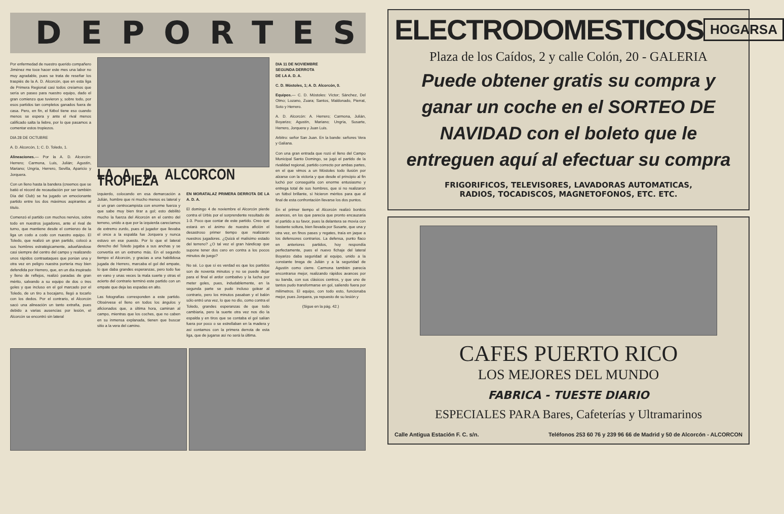DEPORTES
Por enfermedad de nuestro querido compañero Jiménez me toce hacer este mes una labor no muy agradable, pues se trata de reseñar los traspiés de la A. D. Alcorcón, que en esta liga de Primera Regional casi todos creíamos que sería un paseo para nuestro equipo, dado el gran comienzo que tuvieron y, sobre todo, por esos partidos tan completos ganados fuera de casa. Pero, en fin, el fútbol tiene eso cuando menos se espera y ante el rival menos calificado salta la liebre, por lo que pasamos a comentar estos tropiezos.
DIA 28 DE OCTUBRE
A. D. Alcorcón, 1; C. D. Toledo, 1.
Alineaciones.— Por la A. D. Alcorcón: Herrero; Carmona, Luis, Julián; Agustín, Mariano; Ungría, Herrero, Sevilla, Aparicio y Jorquera.
Con un lleno hasta la bandera (creemos que se batió el récord de recaudación por ser también Día del Club) se ha jugado un emocionante partido entre los dos máximos aspirantes al título.
Comenzó el partido con muchos nervios, sobre todo en nuestros jugadores, ante el rival de turno, que mantiene desde el comienzo de la liga un codo a codo con nuestro equipo. El Toledo, que realizó un gran partido, colocó a sus hombres estratégicamente, adueñándose casi siempre del centro del campo y realizando unos rápidos contraataques que ponían una y otra vez en peligro nuestra portería muy bien defendida por Herrero, que, en un día inspirado y lleno de reflejos, realizó paradas de gran mérito, salvando a su equipo de dos o tres goles y que incluso en el gol marcado por el Toledo, de un tiro a bocajarro, llegó a tocarlo con los dedos. Por el contrario, el Alcorcón sacó una alineación un tanto extraña, pues debido a varias ausencias por lesión, el Alcorcón se encontró sin lateral
LA A. D. ALCORCON TROPIEZA
izquierdo, colocando en esa demarcación a Julián, hombre que ni mucho menos es lateral y si un gran centrocampista con enorme fuerza y que sabe muy bien tirar a gol; esto debilitó mucho la fuerza del Alcorcón en el centro del terreno, unido a que por la izquierda carecíamos de extremo zurdo, pues el jugador que llevaba el once a la espalda fue Jorquera y nunca estuvo en ese puesto. Por lo que el lateral derecho del Toledo jugaba a sus anchas y se convertía en un extremo más. En el segundo tiempo el Alcorcón, y gracias a una habilidosa jugada de Herrero, marcaba el gol del empate, lo que daba grandes esperanzas, pero todo fue en vano y unas veces la mala suerte y otras el acierto del contrario terminó este partido con un empate que deja las espadas en alto.
Las fotografías corresponden a este partido. Obsérvese el lleno en todos los ángulos y aficionados que, a última hora, caminan al campo, mientras que los coches, que no caben en su inmensa explanada, tienen que buscar sitio a la vera del camino.
EN MORATALAZ PRIMERA DERROTA DE LA A. D. A.
El domingo 4 de noviembre el Alcorcón pierde contra el Urbis por el sorprendente resultado de 1-3. Poco que contar de este partido. Creo que estará en el ánimo de nuestra afición el desastroso primer tiempo que realizaron nuestros jugadores. ¿Quizá el malísimo estado del terreno? ¿O tal vez el gran hándicap que supone tener dos cero en contra a los pocos minutos de juego?
No sé. Lo que sí es verdad es que los partidos son de noventa minutos y no se puede dejar para el final el ardor combativo y la lucha por meter goles, pues, indudablemente, en la segunda parte se pudo incluso golear al contrario, pero los minutos pasaban y el balón sólo entró una vez, lo que no dio, como contra el Toledo, grandes esperanzas de que todo cambiaría, pero la suerte otra vez nos dio la espalda y en tiros que se contaba el gol salían fuera por poco o se estrellaban en la madera y así contamos con la primera derrota de esta liga, que de jugarse así no será la última.
DIA 11 DE NOVIEMBRE
SEGUNDA DERROTA
DE LA A. D. A.
C. D. Móstoles, 1; A. D. Alcorcón, 0.
Equipos.— C. D. Móstoles: Víctor; Sánchez, Del Olmo; Lozano, Zuara; Santos, Maldonado, Pierrat, Soto y Herrero.
A. D. Alcorcón: A. Herrero; Carmona, Julián, Boyarizo; Agustín, Mariano; Ungría, Susarte, Herrero, Jorquera y Juan Luis.
Arbitro: señor San Juan. En la bande: señores Vera y Galiana.
Con una gran entrada que rozó el lleno del Campo Municipal Santo Domingo, se jugó el partido de la rivalidad regional, partido correcto por ambas partes, en el que vimos a un Móstoles todo ilusión por alzarse con la victoria y que desde el principio al fin luchó por conseguirla con enorme entusiasmo y entrega total de sus hombres, que si no realizaron un fútbol brillante, sí hicieron méritos para que al final de esta confrontación llevarse los dos puntos.
En el primer tiempo el Alcorcón realizó bonitos avances, en los que parecía que pronto encauzaría el partido a su favor, pues la delantera se movía con bastante soltura, bien llevada por Susarte, que una y otra vez, en finos pases y regates, traía en jaque a los defensores contrarios. La defensa, punto flaco en anteriores partidos, hoy respondía perfectamente, pues el nuevo fichaje del lateral Boyarizo daba seguridad al equipo, unido a la constante brega de Julián y a la seguridad de Agustín como cierre. Carmona también parecía encontrarse mejor, realizando rápidos avances por su banda, con sus clásicos centros, y que uno de tantos pudo transformarse en gol, saliendo fuera por milímetros. El equipo, con todo esto, funcionaba mejor, pues Jorquera, ya repuesto de su lesión y
(Sigue en la pág. 42.)
ELECTRODOMESTICOS
HOGARSA
Plaza de los Caídos, 2 y calle Colón, 20 - GALERIA
Puede obtener gratis su compra y ganar un coche en el SORTEO DE NAVIDAD con el boleto que le entreguen aquí al efectuar su compra
FRIGORIFICOS, TELEVISORES, LAVADORAS AUTOMATICAS,
RADIOS, TOCADISCOS, MAGNETOFONOS, ETC. ETC.
CAFES PUERTO RICO
LOS MEJORES DEL MUNDO
FABRICA - TUESTE DIARIO
ESPECIALES PARA Bares, Cafeterías y Ultramarinos
Calle Antigua Estación F. C. s/n. Teléfonos 253 60 76 y 239 96 66 de Madrid y 50 de Alcorcón - ALCORCON